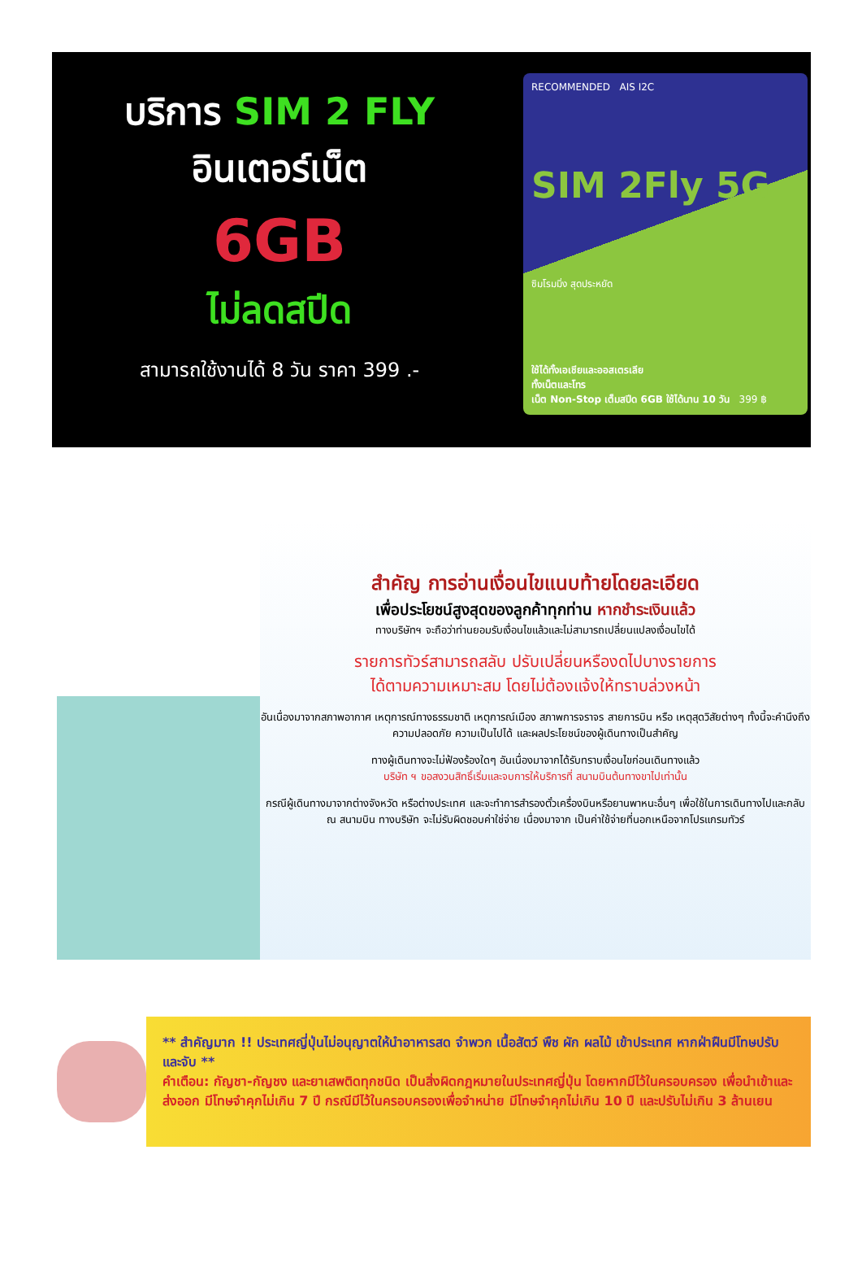บริการ SIM 2 FLY
อินเตอร์เน็ต
6GB
ไม่ลดสปีด
สามารถใช้งานได้ 8 วัน ราคา 399 .-
RECOMMENDED AIS I2C
SIM 2Fly 5G
ซิมโรมมิ่ง สุดประหยัด
ใช้ได้ทั้งเอเชียและออสเตรเลีย
ทั้งเน็ตและโทร
เน็ต Non-Stop เต็มสปีด 6GB ใช้ได้นาน 10 วัน 399 ฿
สำคัญ การอ่านเงื่อนไขแนบท้ายโดยละเอียด
เพื่อประโยชน์สูงสุดของลูกค้าทุกท่าน หากชำระเงินแล้ว
ทางบริษัทฯ จะถือว่าท่านยอมรับเงื่อนไขแล้วและไม่สามารถเปลี่ยนแปลงเงื่อนไขได้
รายการทัวร์สามารถสลับ ปรับเปลี่ยนหรืองดไปบางรายการ
ได้ตามความเหมาะสม โดยไม่ต้องแจ้งให้ทราบล่วงหน้า
อันเนื่องมาจากสภาพอากาศ เหตุการณ์ทางธรรมชาติ เหตุการณ์เมือง สภาพการจราจร สายการบิน หรือ เหตุสุดวิสัยต่างๆ ทั้งนี้จะคำนึงถึงความปลอดภัย ความเป็นไปได้ และผลประโยชน์ของผู้เดินทางเป็นสำคัญ
ทางผู้เดินทางจะไม่ฟ้องร้องใดๆ อันเนื่องมาจากได้รับทราบเงื่อนไขก่อนเดินทางแล้ว
บริษัท ฯ ขอสงวนสิทธิ์เริ่มและจบการให้บริการที่ สนามบินต้นทางขาไปเท่านั้น
กรณีผู้เดินทางมาจากต่างจังหวัด หรือต่างประเทศ และจะทำการสำรองตั๋วเครื่องบินหรือยานพาหนะอื่นๆ เพื่อใช้ในการเดินทางไปและกลับ ณ สนามบิน ทางบริษัท จะไม่รับผิดชอบค่าใช่จ่าย เนื่องมาจาก เป็นค่าใช้จ่ายที่นอกเหนือจากโปรแกรมทัวร์
** สำคัญมาก !! ประเทศญี่ปุ่นไม่อนุญาตให้นำอาหารสด จำพวก เนื้อสัตว์ พืช ผัก ผลไม้ เข้าประเทศ หากฝ่าฝืนมีโทษปรับและจับ **
คำเตือน: กัญชา-กัญชง และยาเสพติดทุกชนิด เป็นสิ่งผิดกฎหมายในประเทศญี่ปุ่น โดยหากมีไว้ในครอบครอง เพื่อนำเข้าและส่งออก มีโทษจำคุกไม่เกิน 7 ปี กรณีมีไว้ในครอบครองเพื่อจำหน่าย มีโทษจำคุกไม่เกิน 10 ปี และปรับไม่เกิน 3 ล้านเยน